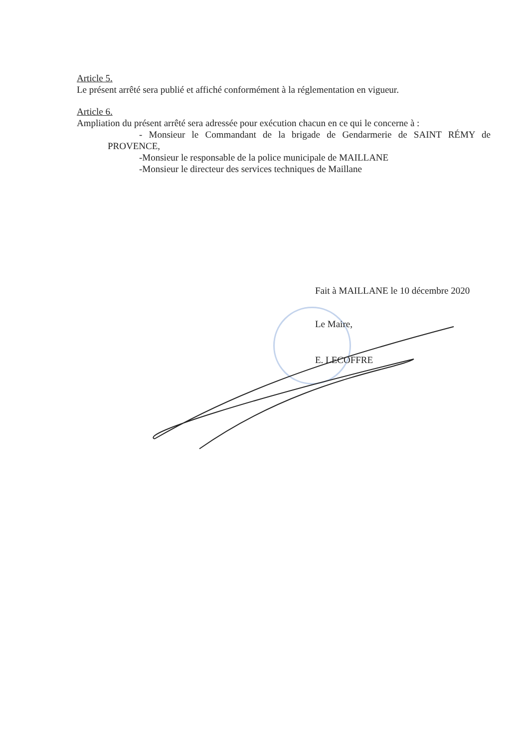Article 5.
Le présent arrêté sera publié et affiché conformément à la réglementation en vigueur.
Article 6.
Ampliation du présent arrêté sera adressée pour exécution chacun en ce qui le concerne à :
- Monsieur le Commandant de la brigade de Gendarmerie de SAINT RÉMY de
PROVENCE,
-Monsieur le responsable de la police municipale de MAILLANE
-Monsieur le directeur des services techniques de Maillane
Fait à MAILLANE le 10 décembre 2020
Le Maire,
E. LECOFFRE